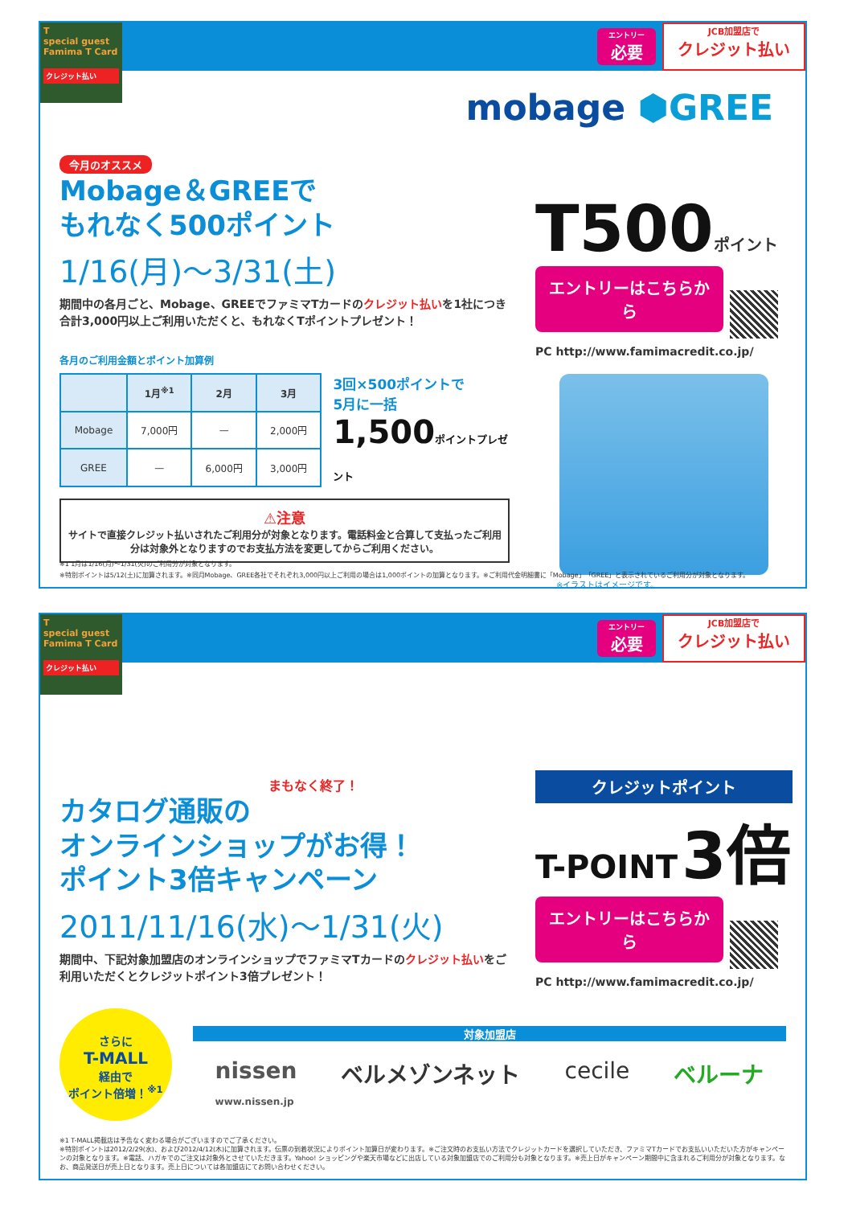T
special guest
Famima T Card
クレジット払い
エントリー
必要
JCB加盟店で
クレジット払い
mobage ⬢GREE
今月のオススメ
Mobage＆GREEで
もれなく500ポイント
1/16(月)〜3/31(土)
期間中の各月ごと、Mobage、GREEでファミマTカードのクレジット払いを1社につき合計3,000円以上ご利用いただくと、もれなくTポイントプレゼント！
各月のご利用金額とポイント加算例
| | 1月<sup>※1</sup> | 2月 | 3月 |
| --- | --- | --- | --- |
| Mobage | 7,000円 | — | 2,000円 |
| GREE | — | 6,000円 | 3,000円 |
3回×500ポイントで
5月に一括
1,500ポイントプレゼント
⚠注意
サイトで直接クレジット払いされたご利用分が対象となります。電話料金と合算して支払ったご利用分は対象外となりますのでお支払方法を変更してからご利用ください。
T500 ポイント
エントリーはこちらから
PC http://www.famimacredit.co.jp/
※イラストはイメージです。
※1 1月は1/16(月)〜1/31(火)のご利用分が対象となります。
※特別ポイントは5/12(土)に加算されます。※同月Mobage、GREE各社でそれぞれ3,000円以上ご利用の場合は1,000ポイントの加算となります。※ご利用代金明細書に「Mobage」「GREE」と表示されているご利用分が対象となります。
T
special guest
Famima T Card
クレジット払い
エントリー
必要
JCB加盟店で
クレジット払い
まもなく終了！
カタログ通販の
オンラインショップがお得！
ポイント3倍キャンペーン
2011/11/16(水)〜1/31(火)
期間中、下記対象加盟店のオンラインショップでファミマTカードのクレジット払いをご利用いただくとクレジットポイント3倍プレゼント！
クレジットポイント
T-POINT 3倍
エントリーはこちらから
PC http://www.famimacredit.co.jp/
さらに
T-MALL
経由で
ポイント倍増！<sup>※1</sup>
対象加盟店
nissen
www.nissen.jp ベルメゾンネット cecile ベルーナ
※1 T-MALL掲載店は予告なく変わる場合がございますのでご了承ください。
※特別ポイントは2012/2/29(水)、および2012/4/12(木)に加算されます。伝票の到着状況によりポイント加算日が変わります。※ご注文時のお支払い方法でクレジットカードを選択していただき、ファミマTカードでお支払いいただいた方がキャンペーンの対象となります。※電話、ハガキでのご注文は対象外とさせていただきます。Yahoo! ショッピングや楽天市場などに出店している対象加盟店でのご利用分も対象となります。※売上日がキャンペーン期間中に含まれるご利用分が対象となります。なお、商品発送日が売上日となります。売上日については各加盟店にてお問い合わせください。